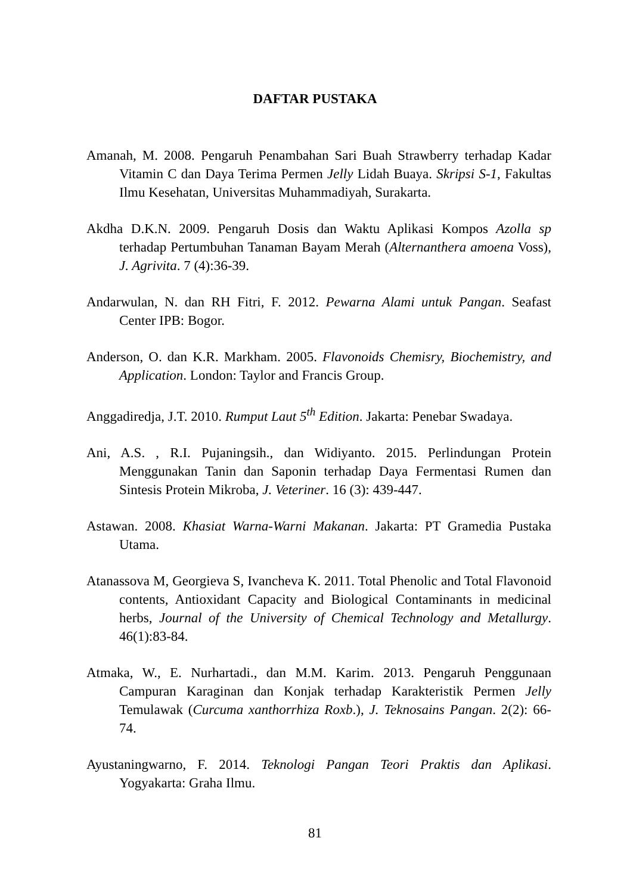DAFTAR PUSTAKA
Amanah, M. 2008. Pengaruh Penambahan Sari Buah Strawberry terhadap Kadar Vitamin C dan Daya Terima Permen Jelly Lidah Buaya. Skripsi S-1, Fakultas Ilmu Kesehatan, Universitas Muhammadiyah, Surakarta.
Akdha D.K.N. 2009. Pengaruh Dosis dan Waktu Aplikasi Kompos Azolla sp terhadap Pertumbuhan Tanaman Bayam Merah (Alternanthera amoena Voss), J. Agrivita. 7 (4):36-39.
Andarwulan, N. dan RH Fitri, F. 2012. Pewarna Alami untuk Pangan. Seafast Center IPB: Bogor.
Anderson, O. dan K.R. Markham. 2005. Flavonoids Chemisry, Biochemistry, and Application. London: Taylor and Francis Group.
Anggadiredja, J.T. 2010. Rumput Laut 5<sup>th</sup> Edition. Jakarta: Penebar Swadaya.
Ani, A.S. , R.I. Pujaningsih., dan Widiyanto. 2015. Perlindungan Protein Menggunakan Tanin dan Saponin terhadap Daya Fermentasi Rumen dan Sintesis Protein Mikroba, J. Veteriner. 16 (3): 439-447.
Astawan. 2008. Khasiat Warna-Warni Makanan. Jakarta: PT Gramedia Pustaka Utama.
Atanassova M, Georgieva S, Ivancheva K. 2011. Total Phenolic and Total Flavonoid contents, Antioxidant Capacity and Biological Contaminants in medicinal herbs, Journal of the University of Chemical Technology and Metallurgy. 46(1):83-84.
Atmaka, W., E. Nurhartadi., dan M.M. Karim. 2013. Pengaruh Penggunaan Campuran Karaginan dan Konjak terhadap Karakteristik Permen Jelly Temulawak (Curcuma xanthorrhiza Roxb.), J. Teknosains Pangan. 2(2): 66-74.
Ayustaningwarno, F. 2014. Teknologi Pangan Teori Praktis dan Aplikasi. Yogyakarta: Graha Ilmu.
81